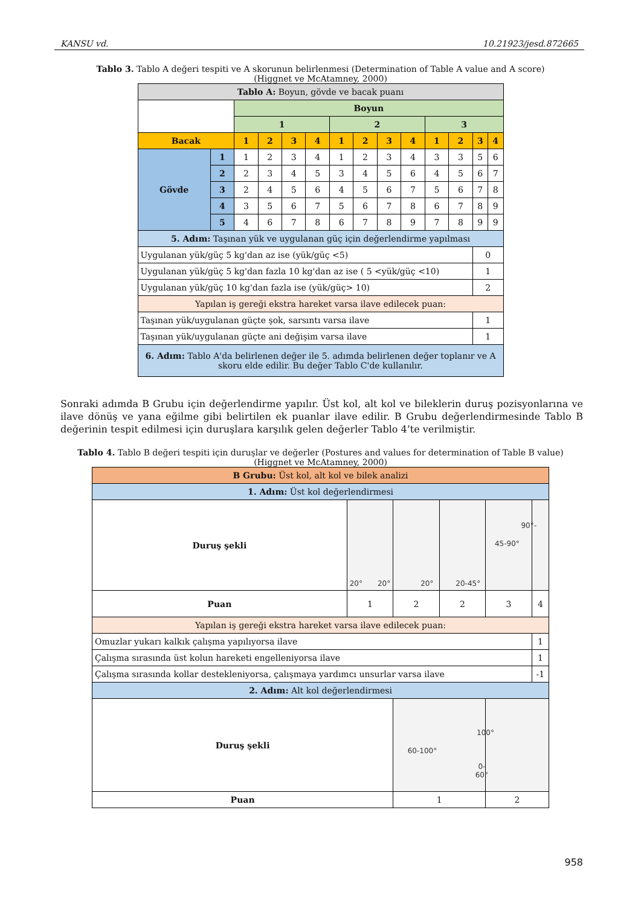KANSU vd. 10.21923/jesd.872665
Tablo 3. Tablo A değeri tespiti ve A skorunun belirlenmesi (Determination of Table A value and A score) (Higgnet ve McAtamney, 2000)
| Tablo A: Boyun, gövde ve bacak puanı | | | | | | | | | | | | | |
| | | Boyun | | | | | | | | | | | |
| | | 1 | | | | 2 | | | | 3 | | | |
| Bacak | | 1 | 2 | 3 | 4 | 1 | 2 | 3 | 4 | 1 | 2 | 3 | 4 |
| Gövde | 1 | 1 | 2 | 3 | 4 | 1 | 2 | 3 | 4 | 3 | 3 | 5 | 6 |
| | 2 | 2 | 3 | 4 | 5 | 3 | 4 | 5 | 6 | 4 | 5 | 6 | 7 |
| | 3 | 2 | 4 | 5 | 6 | 4 | 5 | 6 | 7 | 5 | 6 | 7 | 8 |
| | 4 | 3 | 5 | 6 | 7 | 5 | 6 | 7 | 8 | 6 | 7 | 8 | 9 |
| | 5 | 4 | 6 | 7 | 8 | 6 | 7 | 8 | 9 | 7 | 8 | 9 | 9 |
| 5. Adım: Taşınan yük ve uygulanan güç için değerlendirme yapılması | | | | | | | | | | | | | |
| Uygulanan yük/güç 5 kg'dan az ise (yük/güç <5) | | | | | | | | | | | | 0 | |
| Uygulanan yük/güç 5 kg'dan fazla 10 kg'dan az ise ( 5 <yük/güç <10) | | | | | | | | | | | | 1 | |
| Uygulanan yük/güç 10 kg'dan fazla ise (yük/güç> 10) | | | | | | | | | | | | 2 | |
| Yapılan iş gereği ekstra hareket varsa ilave edilecek puan: | | | | | | | | | | | | | |
| Taşınan yük/uygulanan güçte şok, sarsıntı varsa ilave | | | | | | | | | | | | 1 | |
| Taşınan yük/uygulanan güçte ani değişim varsa ilave | | | | | | | | | | | | 1 | |
| 6. Adım: Tablo A'da belirlenen değer ile 5. adımda belirlenen değer toplanır ve A skoru elde edilir. Bu değer Tablo C'de kullanılır. | | | | | | | | | | | | | |
Sonraki adımda B Grubu için değerlendirme yapılır. Üst kol, alt kol ve bileklerin duruş pozisyonlarına ve ilave dönüş ve yana eğilme gibi belirtilen ek puanlar ilave edilir. B Grubu değerlendirmesinde Tablo B değerinin tespit edilmesi için duruşlara karşılık gelen değerler Tablo 4’te verilmiştir.
Tablo 4. Tablo B değeri tespiti için duruşlar ve değerler (Postures and values for determination of Table B value) (Higgnet ve McAtamney, 2000)
| B Grubu: Üst kol, alt kol ve bilek analizi | | | | | |
| 1. Adım: Üst kol değerlendirmesi | | | | | |
| Duruş şekli | 20° 20° | 20° | 20-45° | 45-90° | 90°- |
| Puan | 1 | 2 | 2 | 3 | 4 |
| Yapılan iş gereği ekstra hareket varsa ilave edilecek puan: | | | | | |
| Omuzlar yukarı kalkık çalışma yapılıyorsa ilave | | | | | 1 |
| Çalışma sırasında üst kolun hareketi engelleniyorsa ilave | | | | | 1 |
| Çalışma sırasında kollar destekleniyorsa, çalışmaya yardımcı unsurlar varsa ilave | | | | | -1 |
| 2. Adım: Alt kol değerlendirmesi | | | | | |
| Duruş şekli | | 60-100° | | 100° 0-60° | |
| Puan | | 1 | | 2 | |
958